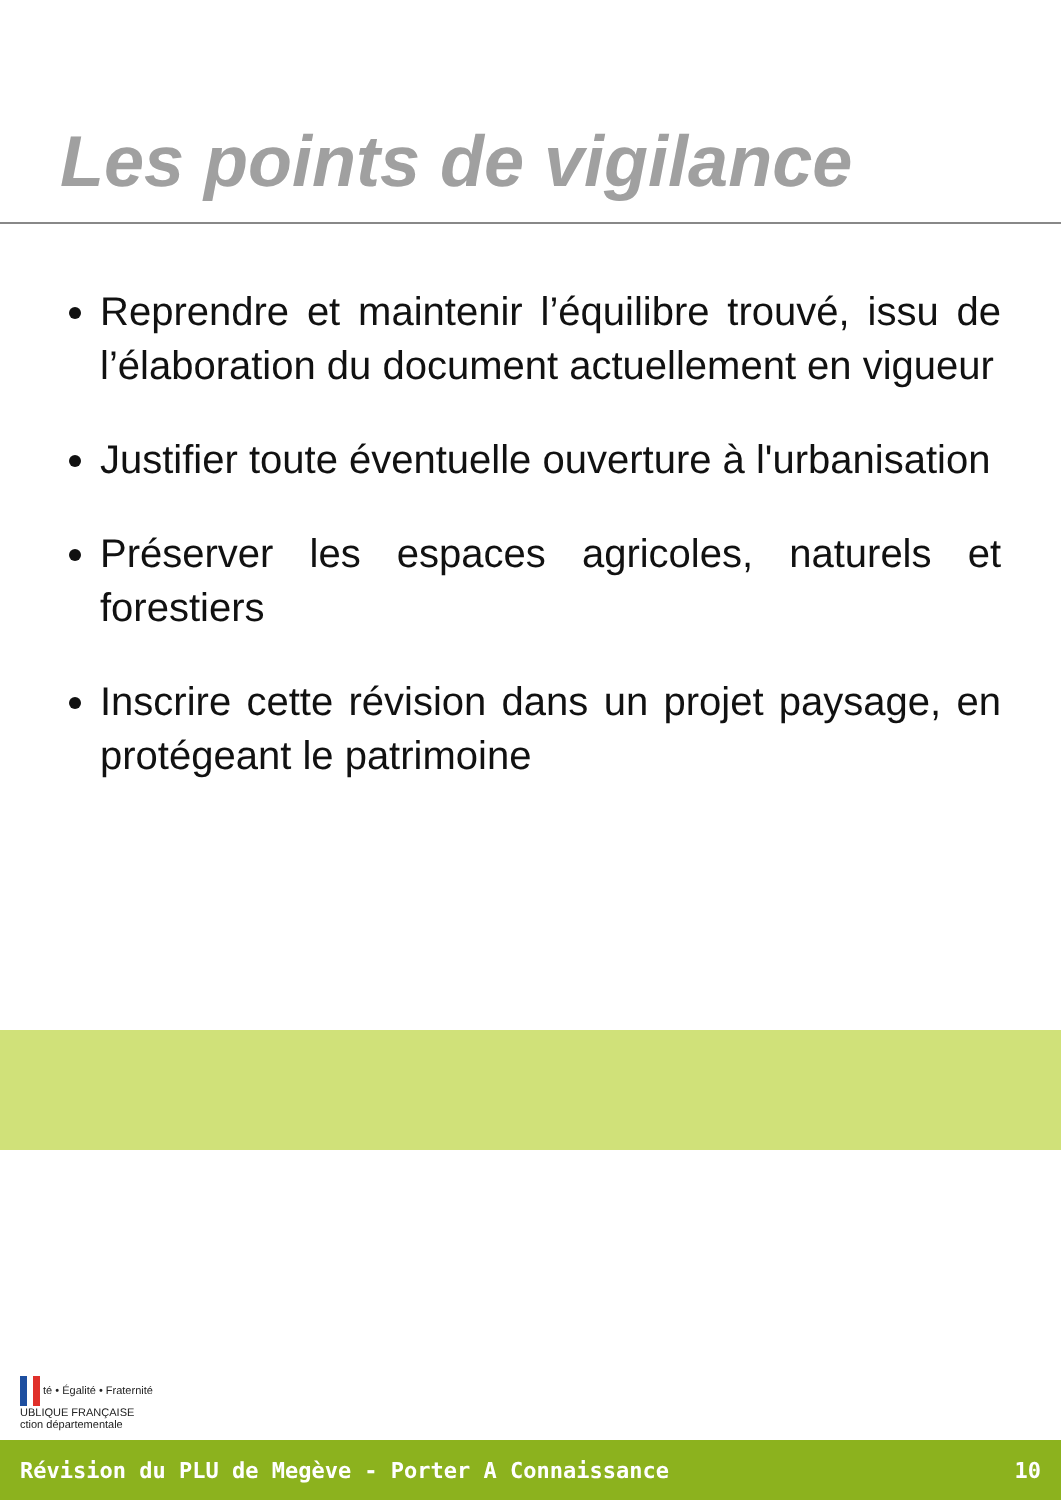Les points de vigilance
Reprendre et maintenir l’équilibre trouvé, issu de l’élaboration du document actuellement en vigueur
Justifier toute éventuelle ouverture à l'urbanisation
Préserver les espaces agricoles, naturels et forestiers
Inscrire cette révision dans un projet paysage, en protégeant le patrimoine
té • Égalité • Fraternité
UBLIQUE FRANÇAISE
ction départementale
Révision du PLU de Megève - Porter A Connaissance 10